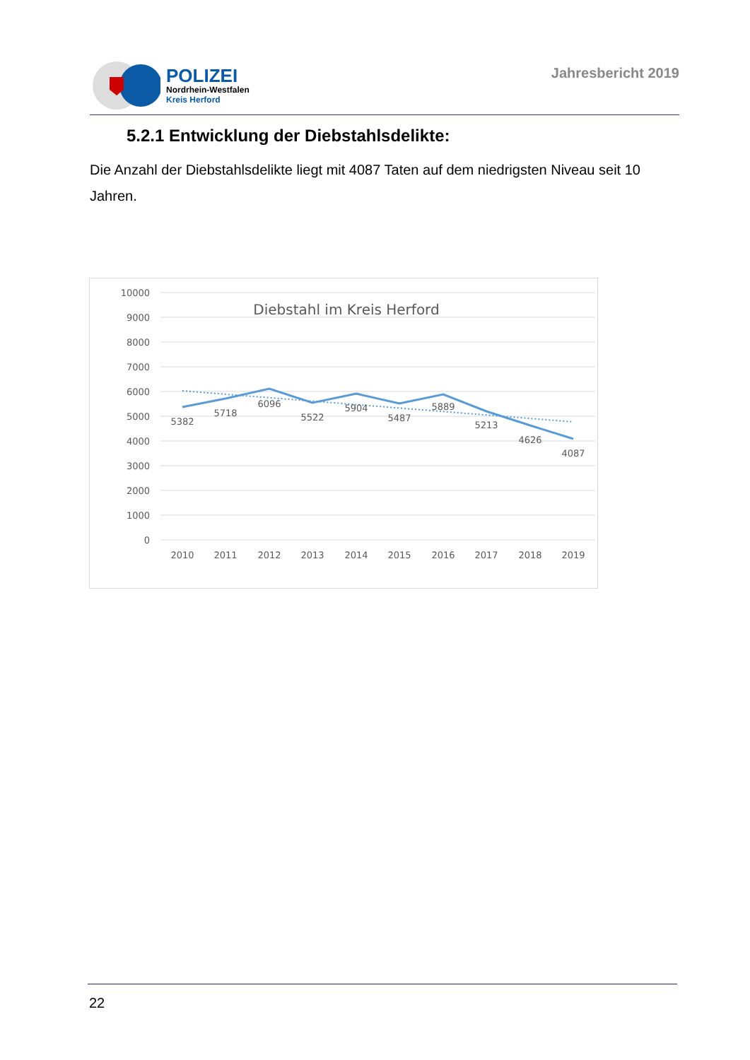POLIZEI
Nordrhein-Westfalen
Kreis Herford
Jahresbericht 2019
5.2.1 Entwicklung der Diebstahlsdelikte:
Die Anzahl der Diebstahlsdelikte liegt mit 4087 Taten auf dem niedrigsten Niveau seit 10 Jahren.
10000
9000
8000
7000
6000
5000
4000
3000
2000
1000
0
Diebstahl im Kreis Herford
5382
5718
6096
5522
5904
5487
5889
5213
4626
4087
2010
2011
2012
2013
2014
2015
2016
2017
2018
2019
22